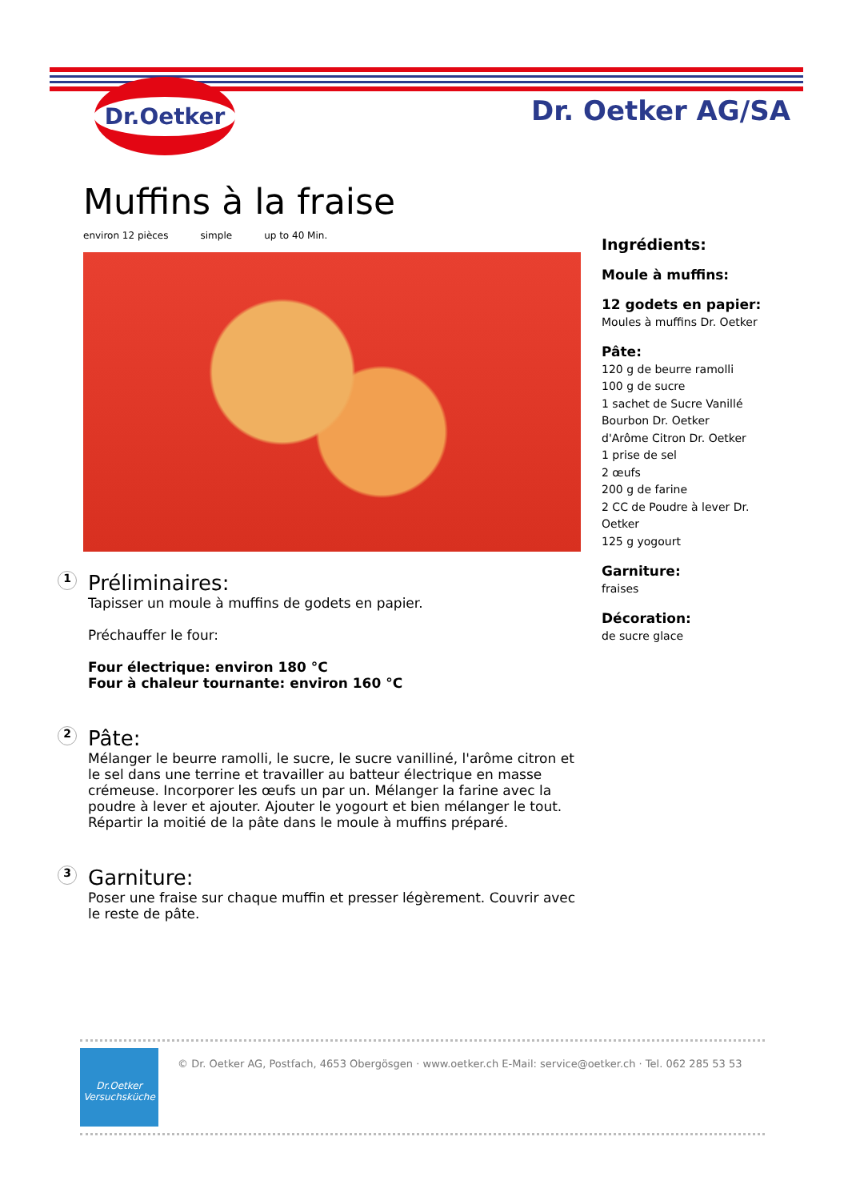Dr.Oetker
Dr. Oetker AG/SA
Muffins à la fraise
environ 12 pièces simple up to 40 Min.
1
Préliminaires:
Tapisser un moule à muffins de godets en papier.
Préchauffer le four:
Four électrique: environ 180 °C
Four à chaleur tournante: environ 160 °C
2
Pâte:
Mélanger le beurre ramolli, le sucre, le sucre vanilliné, l'arôme citron et le sel dans une terrine et travailler au batteur électrique en masse crémeuse. Incorporer les œufs un par un. Mélanger la farine avec la poudre à lever et ajouter. Ajouter le yogourt et bien mélanger le tout. Répartir la moitié de la pâte dans le moule à muffins préparé.
3
Garniture:
Poser une fraise sur chaque muffin et presser légèrement. Couvrir avec le reste de pâte.
Ingrédients:
Moule à muffins:
12 godets en papier:
Moules à muffins Dr. Oetker
Pâte:
120 g de beurre ramolli
100 g de sucre
1 sachet de Sucre Vanillé Bourbon Dr. Oetker
d'Arôme Citron Dr. Oetker
1 prise de sel
2 œufs
200 g de farine
2 CC de Poudre à lever Dr. Oetker
125 g yogourt
Garniture:
fraises
Décoration:
de sucre glace
Dr.Oetker
Versuchsküche
© Dr. Oetker AG, Postfach, 4653 Obergösgen · www.oetker.ch E-Mail: service@oetker.ch · Tel. 062 285 53 53